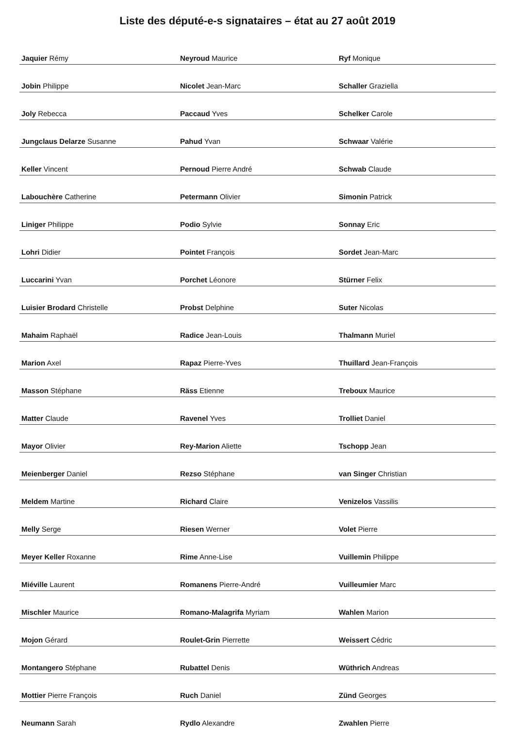Liste des député-e-s signataires – état au 27 août 2019
| Jaquier Rémy | Neyroud Maurice | Ryf Monique |
| Jobin Philippe | Nicolet Jean-Marc | Schaller Graziella |
| Joly Rebecca | Paccaud Yves | Schelker Carole |
| Jungclaus Delarze Susanne | Pahud Yvan | Schwaar Valérie |
| Keller Vincent | Pernoud Pierre André | Schwab Claude |
| Labouchère Catherine | Petermann Olivier | Simonin Patrick |
| Liniger Philippe | Podio Sylvie | Sonnay Eric |
| Lohri Didier | Pointet François | Sordet Jean-Marc |
| Luccarini Yvan | Porchet Léonore | Stürner Felix |
| Luisier Brodard Christelle | Probst Delphine | Suter Nicolas |
| Mahaim Raphaël | Radice Jean-Louis | Thalmann Muriel |
| Marion Axel | Rapaz Pierre-Yves | Thuillard Jean-François |
| Masson Stéphane | Räss Etienne | Treboux Maurice |
| Matter Claude | Ravenel Yves | Trolliet Daniel |
| Mayor Olivier | Rey-Marion Aliette | Tschopp Jean |
| Meienberger Daniel | Rezso Stéphane | van Singer Christian |
| Meldem Martine | Richard Claire | Venizelos Vassilis |
| Melly Serge | Riesen Werner | Volet Pierre |
| Meyer Keller Roxanne | Rime Anne-Lise | Vuillemin Philippe |
| Miéville Laurent | Romanens Pierre-André | Vuilleumier Marc |
| Mischler Maurice | Romano-Malagrifa Myriam | Wahlen Marion |
| Mojon Gérard | Roulet-Grin Pierrette | Weissert Cédric |
| Montangero Stéphane | Rubattel Denis | Wüthrich Andreas |
| Mottier Pierre François | Ruch Daniel | Zünd Georges |
| Neumann Sarah | Rydlo Alexandre | Zwahlen Pierre |